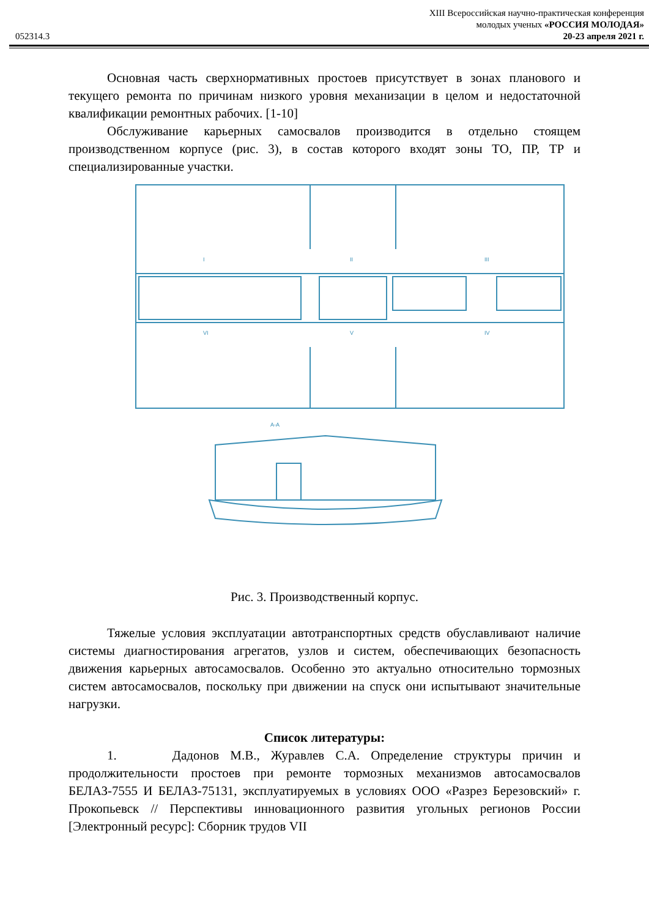XIII Всероссийская научно-практическая конференция
молодых ученых «РОССИЯ МОЛОДАЯ»
052314.3 20-23 апреля 2021 г.
Основная часть сверхнормативных простоев присутствует в зонах планового и текущего ремонта по причинам низкого уровня механизации в целом и недостаточной квалификации ремонтных рабочих. [1-10]
Обслуживание карьерных самосвалов производится в отдельно стоящем производственном корпусе (рис. 3), в состав которого входят зоны ТО, ПР, ТР и специализированные участки.
I
II
III
IV
V
VI
А-А
Рис. 3. Производственный корпус.
Тяжелые условия эксплуатации автотранспортных средств обуславливают наличие системы диагностирования агрегатов, узлов и систем, обеспечивающих безопасность движения карьерных автосамосвалов. Особенно это актуально относительно тормозных систем автосамосвалов, поскольку при движении на спуск они испытывают значительные нагрузки.
Список литературы:
1. Дадонов М.В., Журавлев С.А. Определение структуры причин и продолжительности простоев при ремонте тормозных механизмов автосамосвалов БЕЛАЗ-7555 И БЕЛАЗ-75131, эксплуатируемых в условиях ООО «Разрез Березовский» г. Прокопьевск // Перспективы инновационного развития угольных регионов России [Электронный ресурс]: Сборник трудов VII